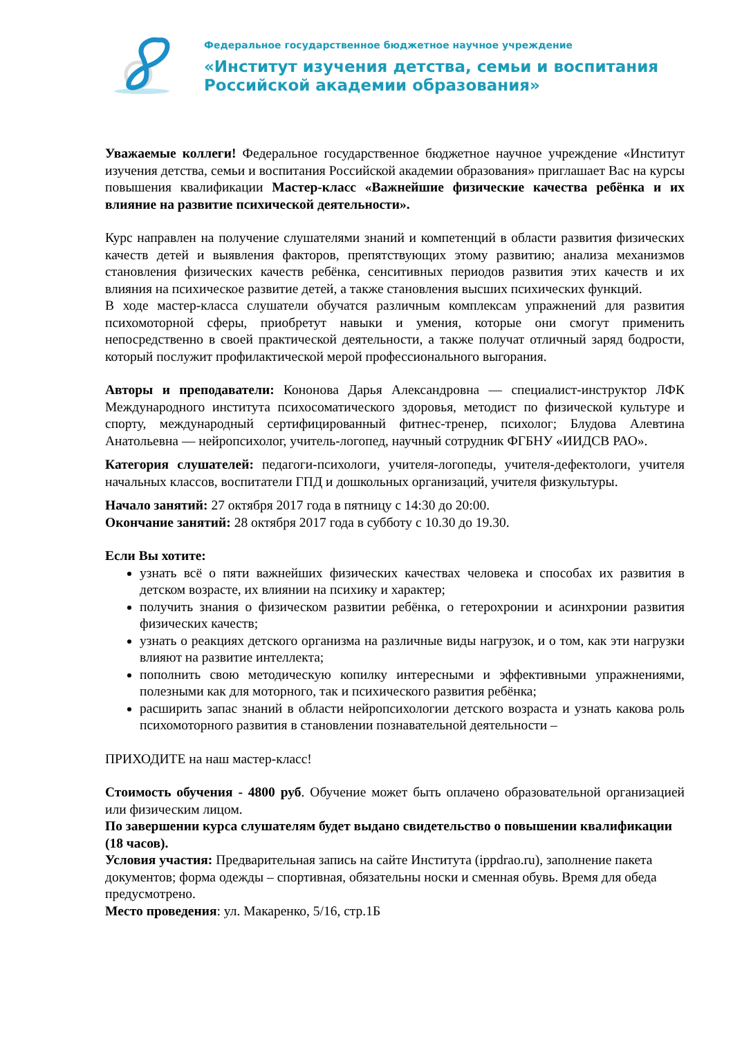Федеральное государственное бюджетное научное учреждение
«Институт изучения детства, семьи и воспитания
Российской академии образования»
Уважаемые коллеги! Федеральное государственное бюджетное научное учреждение «Институт изучения детства, семьи и воспитания Российской академии образования» приглашает Вас на курсы повышения квалификации Мастер-класс «Важнейшие физические качества ребёнка и их влияние на развитие психической деятельности».
Курс направлен на получение слушателями знаний и компетенций в области развития физических качеств детей и выявления факторов, препятствующих этому развитию; анализа механизмов становления физических качеств ребёнка, сенситивных периодов развития этих качеств и их влияния на психическое развитие детей, а также становления высших психических функций.
В ходе мастер-класса слушатели обучатся различным комплексам упражнений для развития психомоторной сферы, приобретут навыки и умения, которые они смогут применить непосредственно в своей практической деятельности, а также получат отличный заряд бодрости, который послужит профилактической мерой профессионального выгорания.
Авторы и преподаватели: Кононова Дарья Александровна — специалист-инструктор ЛФК Международного института психосоматического здоровья, методист по физической культуре и спорту, международный сертифицированный фитнес-тренер, психолог; Блудова Алевтина Анатольевна — нейропсихолог, учитель-логопед, научный сотрудник ФГБНУ «ИИДСВ РАО».
Категория слушателей: педагоги-психологи, учителя-логопеды, учителя-дефектологи, учителя начальных классов, воспитатели ГПД и дошкольных организаций, учителя физкультуры.
Начало занятий: 27 октября 2017 года в пятницу с 14:30 до 20:00.
Окончание занятий: 28 октября 2017 года в субботу с 10.30 до 19.30.
Если Вы хотите:
узнать всё о пяти важнейших физических качествах человека и способах их развития в детском возрасте, их влиянии на психику и характер;
получить знания о физическом развитии ребёнка, о гетерохронии и асинхронии развития физических качеств;
узнать о реакциях детского организма на различные виды нагрузок, и о том, как эти нагрузки влияют на развитие интеллекта;
пополнить свою методическую копилку интересными и эффективными упражнениями, полезными как для моторного, так и психического развития ребёнка;
расширить запас знаний в области нейропсихологии детского возраста и узнать какова роль психомоторного развития в становлении познавательной деятельности –
ПРИХОДИТЕ на наш мастер-класс!
Стоимость обучения - 4800 руб. Обучение может быть оплачено образовательной организацией или физическим лицом.
По завершении курса слушателям будет выдано свидетельство о повышении квалификации (18 часов).
Условия участия: Предварительная запись на сайте Института (ippdrao.ru), заполнение пакета документов; форма одежды – спортивная, обязательны носки и сменная обувь. Время для обеда предусмотрено.
Место проведения: ул. Макаренко, 5/16, стр.1Б